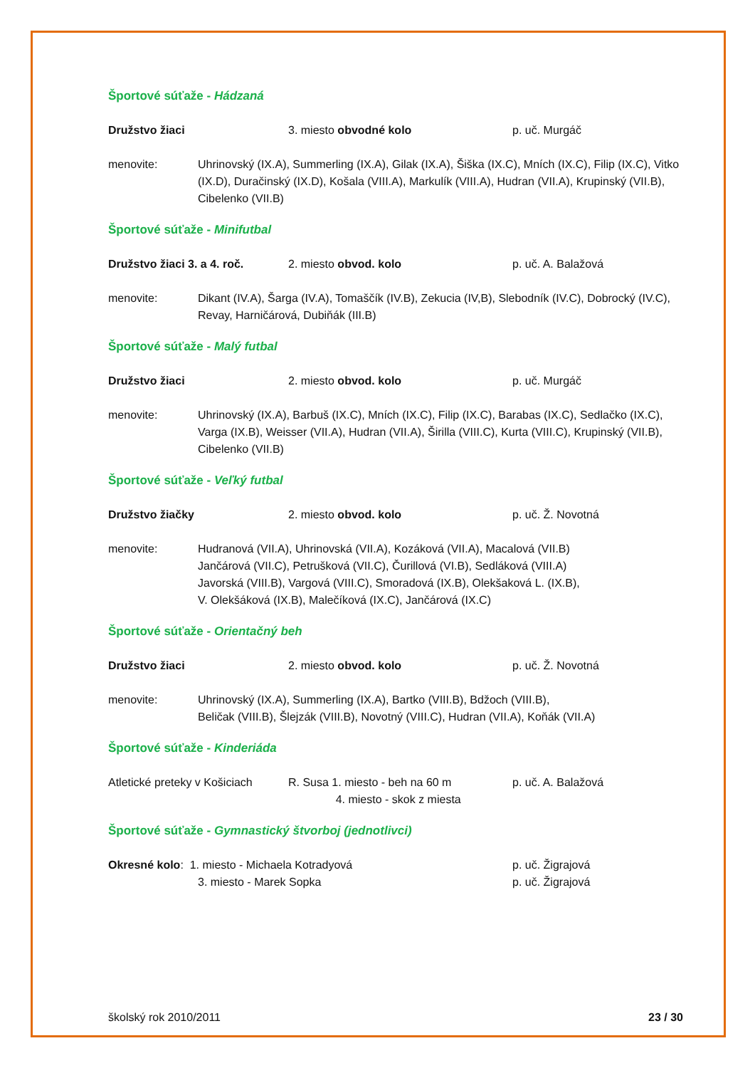Športové súťaže - Hádzaná
Družstvo žiaci 3. miesto obvodné kolo p. uč. Murgáč
menovite: Uhrinovský (IX.A), Summerling (IX.A), Gilak (IX.A), Šiška (IX.C), Mních (IX.C), Filip (IX.C), Vitko (IX.D), Duračinský (IX.D), Košala (VIII.A), Markulík (VIII.A), Hudran (VII.A), Krupinský (VII.B), Cibelenko (VII.B)
Športové súťaže - Minifutbal
Družstvo žiaci 3. a 4. roč.
2. miesto obvod. kolo p. uč. A. Balažová
menovite: Dikant (IV.A), Šarga (IV.A), Tomaščík (IV.B), Zekucia (IV,B), Slebodník (IV.C), Dobrocký (IV.C), Revay, Harničárová, Dubiňák (III.B)
Športové súťaže - Malý futbal
Družstvo žiaci 2. miesto obvod. kolo p. uč. Murgáč
menovite: Uhrinovský (IX.A), Barbuš (IX.C), Mních (IX.C), Filip (IX.C), Barabas (IX.C), Sedlačko (IX.C), Varga (IX.B), Weisser (VII.A), Hudran (VII.A), Širilla (VIII.C), Kurta (VIII.C), Krupinský (VII.B), Cibelenko (VII.B)
Športové súťaže - Veľký futbal
Družstvo žiačky 2. miesto obvod. kolo p. uč. Ž. Novotná
menovite: Hudranová (VII.A), Uhrinovská (VII.A), Kozáková (VII.A), Macalová (VII.B)
Jančárová (VII.C), Petrušková (VII.C), Čurillová (VI.B), Sedláková (VIII.A)
Javorská (VIII.B), Vargová (VIII.C), Smoradová (IX.B), Olekšaková L. (IX.B),
V. Olekšáková (IX.B), Malečíková (IX.C), Jančárová (IX.C)
Športové súťaže - Orientačný beh
Družstvo žiaci 2. miesto obvod. kolo p. uč. Ž. Novotná
menovite: Uhrinovský (IX.A), Summerling (IX.A), Bartko (VIII.B), Bdžoch (VIII.B),
Beličak (VIII.B), Šlejzák (VIII.B), Novotný (VIII.C), Hudran (VII.A), Koňák (VII.A)
Športové súťaže - Kinderiáda
Atletické preteky v Košiciach
R. Susa 1. miesto - beh na 60 m
4. miesto - skok z miesta
p. uč. A. Balažová
Športové súťaže - Gymnastický štvorboj (jednotlivci)
Okresné kolo: 1. miesto - Michaela Kotradyová
3. miesto - Marek Sopka
p. uč. Žigrajová
p. uč. Žigrajová
školský rok 2010/2011 23 / 30